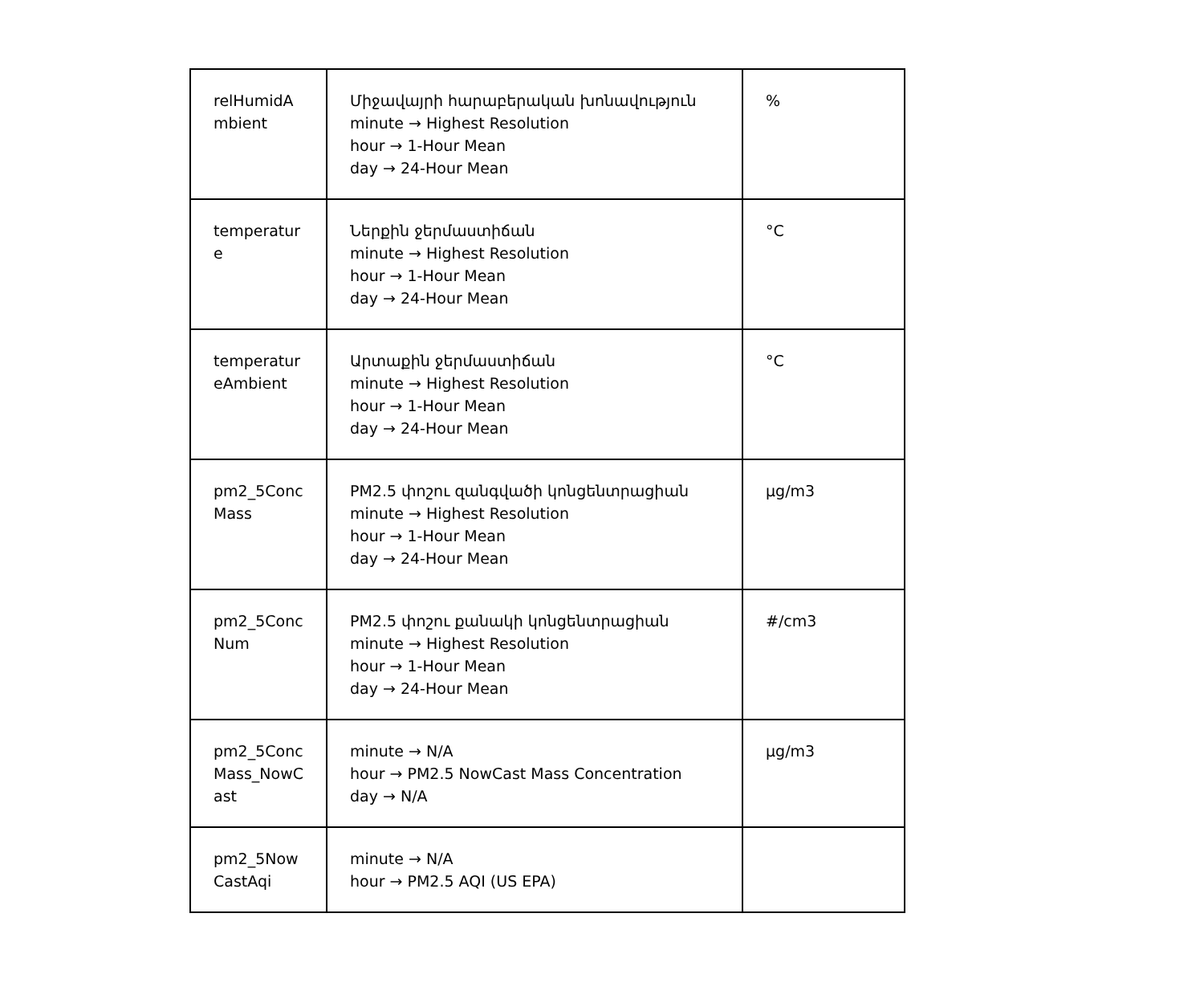| relHumidA mbient | Միջավայրի հարաբերական խոնավություն minute → Highest Resolution hour → 1-Hour Mean day → 24-Hour Mean | % |
| temperatur e | Ներքին ջերմաստիճան minute → Highest Resolution hour → 1-Hour Mean day → 24-Hour Mean | °C |
| temperatur eAmbient | Արտաքին ջերմաստիճան minute → Highest Resolution hour → 1-Hour Mean day → 24-Hour Mean | °C |
| pm2_5Conc Mass | PM2.5 փոշու զանգվածի կոնցենտրացիան minute → Highest Resolution hour → 1-Hour Mean day → 24-Hour Mean | µg/m3 |
| pm2_5Conc Num | PM2.5 փոշու քանակի կոնցենտրացիան minute → Highest Resolution hour → 1-Hour Mean day → 24-Hour Mean | #/cm3 |
| pm2_5Conc Mass_NowC ast | minute → N/A hour → PM2.5 NowCast Mass Concentration day → N/A | µg/m3 |
| pm2_5Now CastAqi | minute → N/A hour → PM2.5 AQI (US EPA) | |